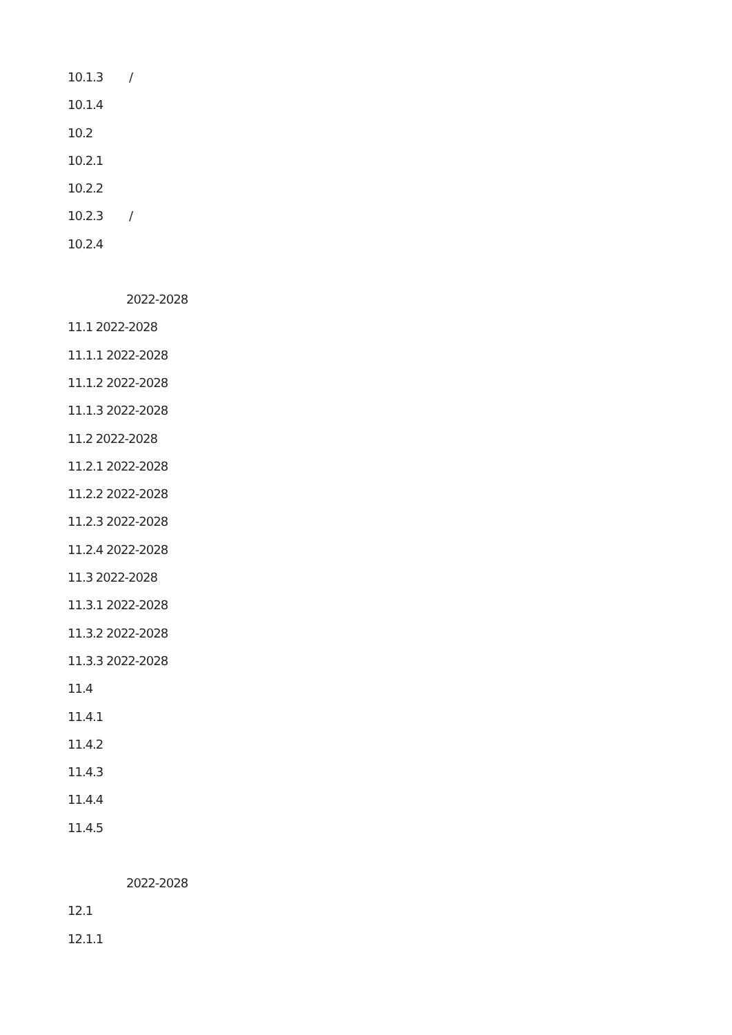10.1.3 /
10.1.4
10.2
10.2.1
10.2.2
10.2.3 /
10.2.4
2022-2028
11.1 2022-2028
11.1.1 2022-2028
11.1.2 2022-2028
11.1.3 2022-2028
11.2 2022-2028
11.2.1 2022-2028
11.2.2 2022-2028
11.2.3 2022-2028
11.2.4 2022-2028
11.3 2022-2028
11.3.1 2022-2028
11.3.2 2022-2028
11.3.3 2022-2028
11.4
11.4.1
11.4.2
11.4.3
11.4.4
11.4.5
2022-2028
12.1
12.1.1